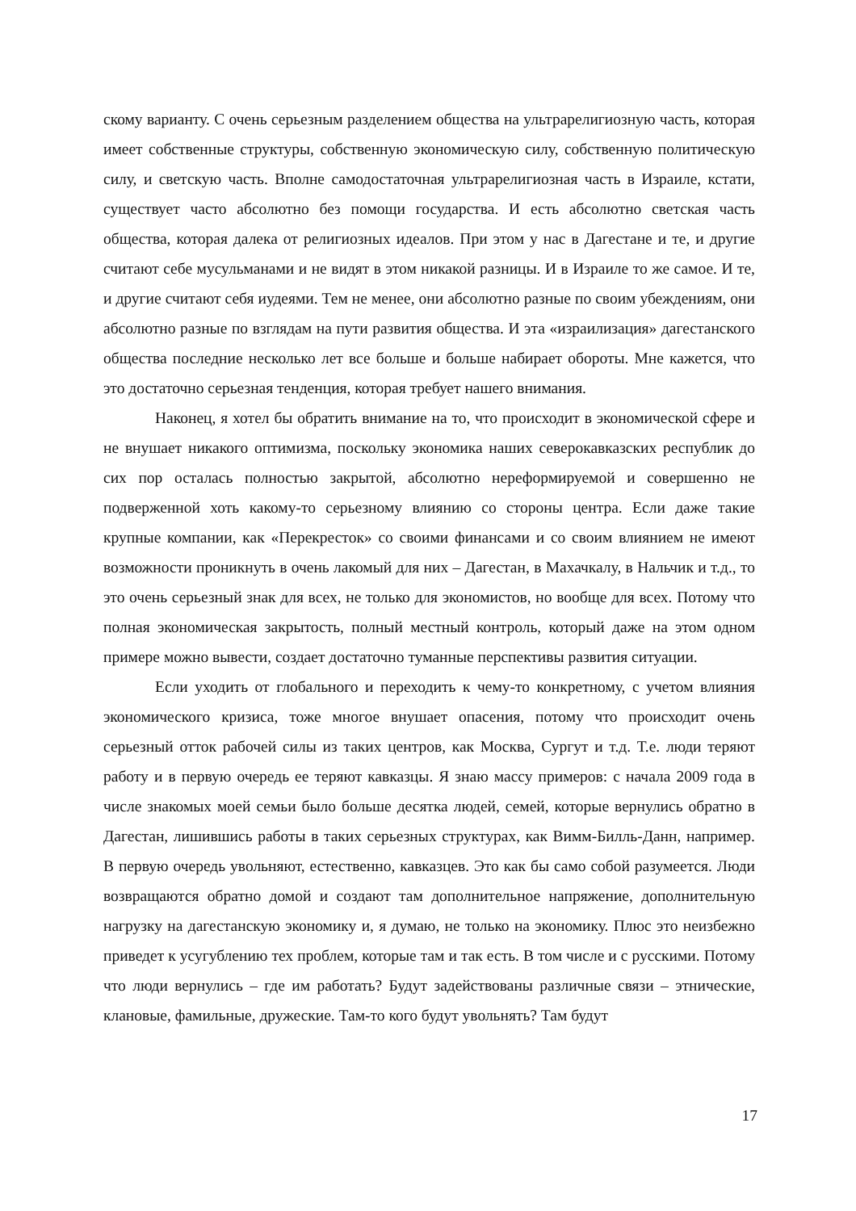скому варианту. С очень серьезным разделением общества на ультрарелигиозную часть, которая имеет собственные структуры, собственную экономическую силу, собственную политическую силу, и светскую часть. Вполне самодостаточная ультрарелигиозная часть в Израиле, кстати, существует часто абсолютно без помощи государства. И есть абсолютно светская часть общества, которая далека от религиозных идеалов. При этом у нас в Дагестане и те, и другие считают себе мусульманами и не видят в этом никакой разницы. И в Израиле то же самое. И те, и другие считают себя иудеями. Тем не менее, они абсолютно разные по своим убеждениям, они абсолютно разные по взглядам на пути развития общества. И эта «израилизация» дагестанского общества последние несколько лет все больше и больше набирает обороты. Мне кажется, что это достаточно серьезная тенденция, которая требует нашего внимания.
Наконец, я хотел бы обратить внимание на то, что происходит в экономической сфере и не внушает никакого оптимизма, поскольку экономика наших северокавказских республик до сих пор осталась полностью закрытой, абсолютно нереформируемой и совершенно не подверженной хоть какому-то серьезному влиянию со стороны центра. Если даже такие крупные компании, как «Перекресток» со своими финансами и со своим влиянием не имеют возможности проникнуть в очень лакомый для них – Дагестан, в Махачкалу, в Нальчик и т.д., то это очень серьезный знак для всех, не только для экономистов, но вообще для всех. Потому что полная экономическая закрытость, полный местный контроль, который даже на этом одном примере можно вывести, создает достаточно туманные перспективы развития ситуации.
Если уходить от глобального и переходить к чему-то конкретному, с учетом влияния экономического кризиса, тоже многое внушает опасения, потому что происходит очень серьезный отток рабочей силы из таких центров, как Москва, Сургут и т.д. Т.е. люди теряют работу и в первую очередь ее теряют кавказцы. Я знаю массу примеров: с начала 2009 года в числе знакомых моей семьи было больше десятка людей, семей, которые вернулись обратно в Дагестан, лишившись работы в таких серьезных структурах, как Вимм-Билль-Данн, например. В первую очередь увольняют, естественно, кавказцев. Это как бы само собой разумеется. Люди возвращаются обратно домой и создают там дополнительное напряжение, дополнительную нагрузку на дагестанскую экономику и, я думаю, не только на экономику. Плюс это неизбежно приведет к усугублению тех проблем, которые там и так есть. В том числе и с русскими. Потому что люди вернулись – где им работать? Будут задействованы различные связи – этнические, клановые, фамильные, дружеские. Там-то кого будут увольнять? Там будут
17